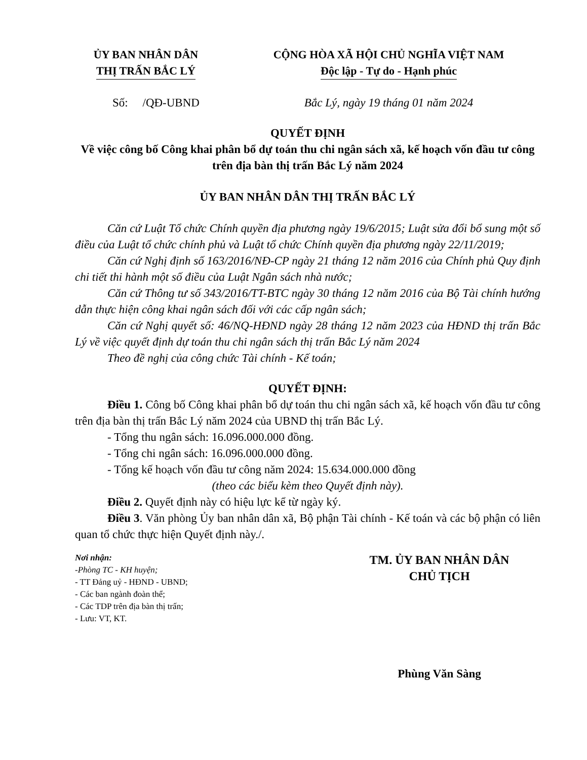ỦY BAN NHÂN DÂN
THỊ TRẤN BẮC LÝ
CỘNG HÒA XÃ HỘI CHỦ NGHĨA VIỆT NAM
Độc lập - Tự do - Hạnh phúc
Số: /QĐ-UBND Bắc Lý, ngày 19 tháng 01 năm 2024
QUYẾT ĐỊNH
Về việc công bố Công khai phân bổ dự toán thu chi ngân sách xã, kế hoạch vốn đầu tư công trên địa bàn thị trấn Bắc Lý năm 2024
ỦY BAN NHÂN DÂN THỊ TRẤN BẮC LÝ
Căn cứ Luật Tổ chức Chính quyền địa phương ngày 19/6/2015; Luật sửa đổi bổ sung một số điều của Luật tổ chức chính phủ và Luật tổ chức Chính quyền địa phương ngày 22/11/2019;
Căn cứ Nghị định số 163/2016/NĐ-CP ngày 21 tháng 12 năm 2016 của Chính phủ Quy định chi tiết thi hành một số điều của Luật Ngân sách nhà nước;
Căn cứ Thông tư số 343/2016/TT-BTC ngày 30 tháng 12 năm 2016 của Bộ Tài chính hướng dẫn thực hiện công khai ngân sách đối với các cấp ngân sách;
Căn cứ Nghị quyết số: 46/NQ-HĐND ngày 28 tháng 12 năm 2023 của HĐND thị trấn Bắc Lý về việc quyết định dự toán thu chi ngân sách thị trấn Bắc Lý năm 2024
Theo đề nghị của công chức Tài chính - Kế toán;
QUYẾT ĐỊNH:
Điều 1. Công bố Công khai phân bổ dự toán thu chi ngân sách xã, kế hoạch vốn đầu tư công trên địa bàn thị trấn Bắc Lý năm 2024 của UBND thị trấn Bắc Lý.
- Tổng thu ngân sách: 16.096.000.000 đồng.
- Tổng chi ngân sách: 16.096.000.000 đồng.
- Tổng kế hoạch vốn đầu tư công năm 2024: 15.634.000.000 đồng
(theo các biểu kèm theo Quyết định này).
Điều 2. Quyết định này có hiệu lực kể từ ngày ký.
Điều 3. Văn phòng Ủy ban nhân dân xã, Bộ phận Tài chính - Kế toán và các bộ phận có liên quan tổ chức thực hiện Quyết định này./.
Nơi nhận:
-Phòng TC - KH huyện;
- TT Đảng uỷ - HĐND - UBND;
- Các ban ngành đoàn thể;
- Các TDP trên địa bàn thị trấn;
- Lưu: VT, KT.
TM. ỦY BAN NHÂN DÂN
CHỦ TỊCH
Phùng Văn Sàng